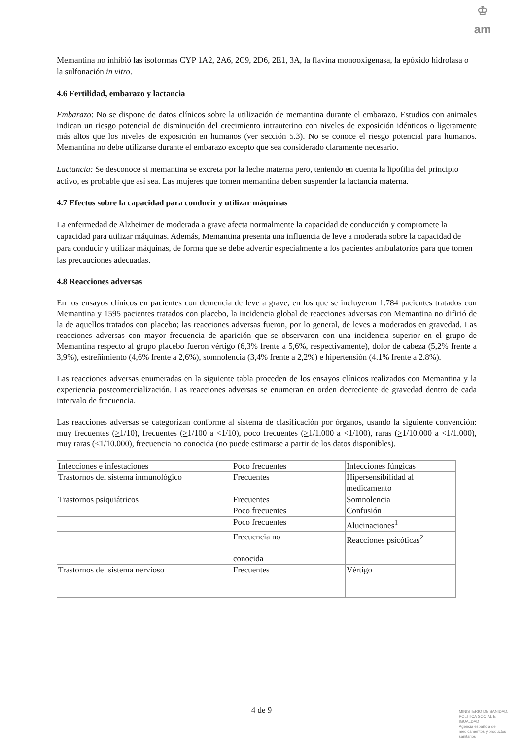♔
am
Memantina no inhibió las isoformas CYP 1A2, 2A6, 2C9, 2D6, 2E1, 3A, la flavina monooxigenasa, la epóxido hidrolasa o la sulfonación in vitro.
4.6 Fertilidad, embarazo y lactancia
Embarazo: No se dispone de datos clínicos sobre la utilización de memantina durante el embarazo. Estudios con animales indican un riesgo potencial de disminución del crecimiento intrauterino con niveles de exposición idénticos o ligeramente más altos que los niveles de exposición en humanos (ver sección 5.3). No se conoce el riesgo potencial para humanos. Memantina no debe utilizarse durante el embarazo excepto que sea considerado claramente necesario.
Lactancia: Se desconoce si memantina se excreta por la leche materna pero, teniendo en cuenta la lipofilia del principio activo, es probable que así sea. Las mujeres que tomen memantina deben suspender la lactancia materna.
4.7 Efectos sobre la capacidad para conducir y utilizar máquinas
La enfermedad de Alzheimer de moderada a grave afecta normalmente la capacidad de conducción y compromete la capacidad para utilizar máquinas. Además, Memantina presenta una influencia de leve a moderada sobre la capacidad de para conducir y utilizar máquinas, de forma que se debe advertir especialmente a los pacientes ambulatorios para que tomen las precauciones adecuadas.
4.8 Reacciones adversas
En los ensayos clínicos en pacientes con demencia de leve a grave, en los que se incluyeron 1.784 pacientes tratados con Memantina y 1595 pacientes tratados con placebo, la incidencia global de reacciones adversas con Memantina no difirió de la de aquellos tratados con placebo; las reacciones adversas fueron, por lo general, de leves a moderados en gravedad. Las reacciones adversas con mayor frecuencia de aparición que se observaron con una incidencia superior en el grupo de Memantina respecto al grupo placebo fueron vértigo (6,3% frente a 5,6%, respectivamente), dolor de cabeza (5,2% frente a 3,9%), estreñimiento (4,6% frente a 2,6%), somnolencia (3,4% frente a 2,2%) e hipertensión (4.1% frente a 2.8%).
Las reacciones adversas enumeradas en la siguiente tabla proceden de los ensayos clínicos realizados con Memantina y la experiencia postcomercialización. Las reacciones adversas se enumeran en orden decreciente de gravedad dentro de cada intervalo de frecuencia.
Las reacciones adversas se categorizan conforme al sistema de clasificación por órganos, usando la siguiente convención: muy frecuentes (>1/10), frecuentes (>1/100 a <1/10), poco frecuentes (>1/1.000 a <1/100), raras (>1/10.000 a <1/1.000), muy raras (<1/10.000), frecuencia no conocida (no puede estimarse a partir de los datos disponibles).
| Infecciones e infestaciones | Poco frecuentes | Infecciones fúngicas |
| Trastornos del sistema inmunológico | Frecuentes | Hipersensibilidad al medicamento |
| Trastornos psiquiátricos | Frecuentes | Somnolencia |
| | Poco frecuentes | Confusión |
| | Poco frecuentes | Alucinaciones<sup>1</sup> |
| | Frecuencia no conocida | Reacciones psicóticas<sup>2</sup> |
| Trastornos del sistema nervioso | Frecuentes | Vértigo |
4 de 9
MINISTERIO DE SANIDAD, POLITICA SOCIAL E IGUALDAD
Agencia española de medicamentos y productos sanitarios